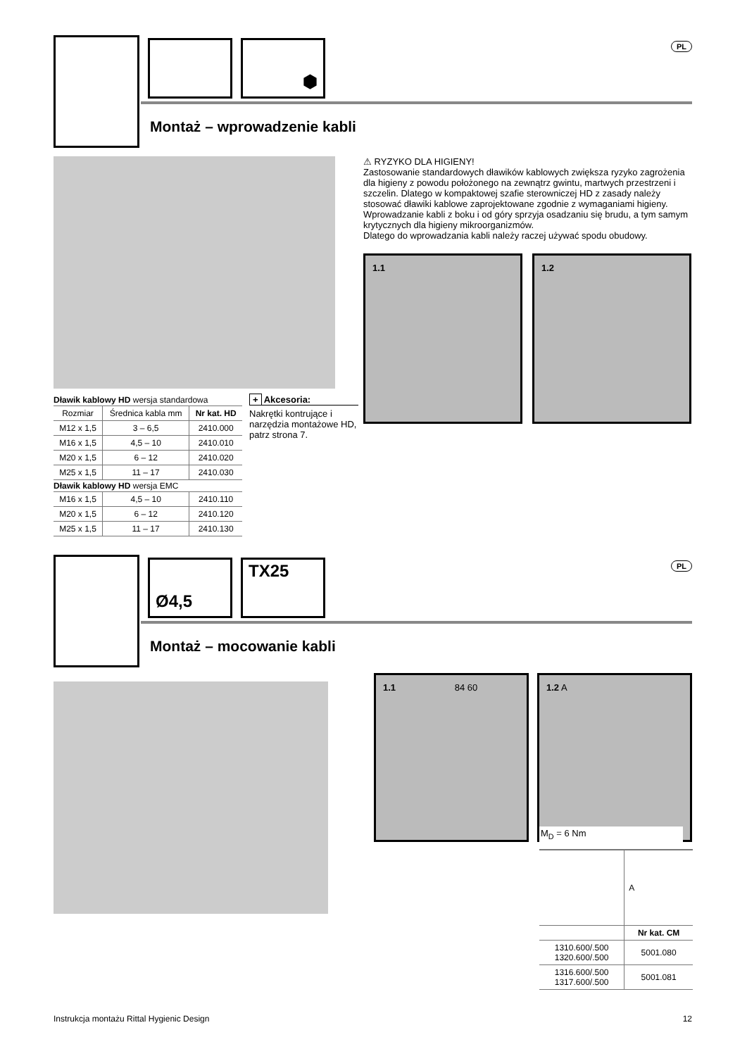⬢
PL
Montaż – wprowadzenie kabli
⚠ RYZYKO DLA HIGIENY!
Zastosowanie standardowych dławików kablowych zwiększa ryzyko zagrożenia dla higieny z powodu położonego na zewnątrz gwintu, martwych przestrzeni i szczelin. Dlatego w kompaktowej szafie sterowniczej HD z zasady należy stosować dławiki kablowe zaprojektowane zgodnie z wymaganiami higieny. Wprowadzanie kabli z boku i od góry sprzyja osadzaniu się brudu, a tym samym krytycznych dla higieny mikroorganizmów.
Dlatego do wprowadzania kabli należy raczej używać spodu obudowy.
1.1 1.2
| Dławik kablowy HD wersja standardowa | | |
| Rozmiar | Średnica kabla mm | Nr kat. HD |
| M12 x 1,5 | 3 – 6,5 | 2410.000 |
| M16 x 1,5 | 4,5 – 10 | 2410.010 |
| M20 x 1,5 | 6 – 12 | 2410.020 |
| M25 x 1,5 | 11 – 17 | 2410.030 |
| Dławik kablowy HD wersja EMC | | |
| M16 x 1,5 | 4,5 – 10 | 2410.110 |
| M20 x 1,5 | 6 – 12 | 2410.120 |
| M25 x 1,5 | 11 – 17 | 2410.130 |
+ Akcesoria:
Nakrętki kontrujące i narzędzia montażowe HD, patrz strona 7.
Ø4,5
TX25
PL
Montaż – mocowanie kabli
1.1 84 60 1.2 A
M<sub>D</sub> = 6 Nm
| | A |
| | Nr kat. CM |
| 1310.600/.500 1320.600/.500 | 5001.080 |
| 1316.600/.500 1317.600/.500 | 5001.081 |
Instrukcja montażu Rittal Hygienic Design 12